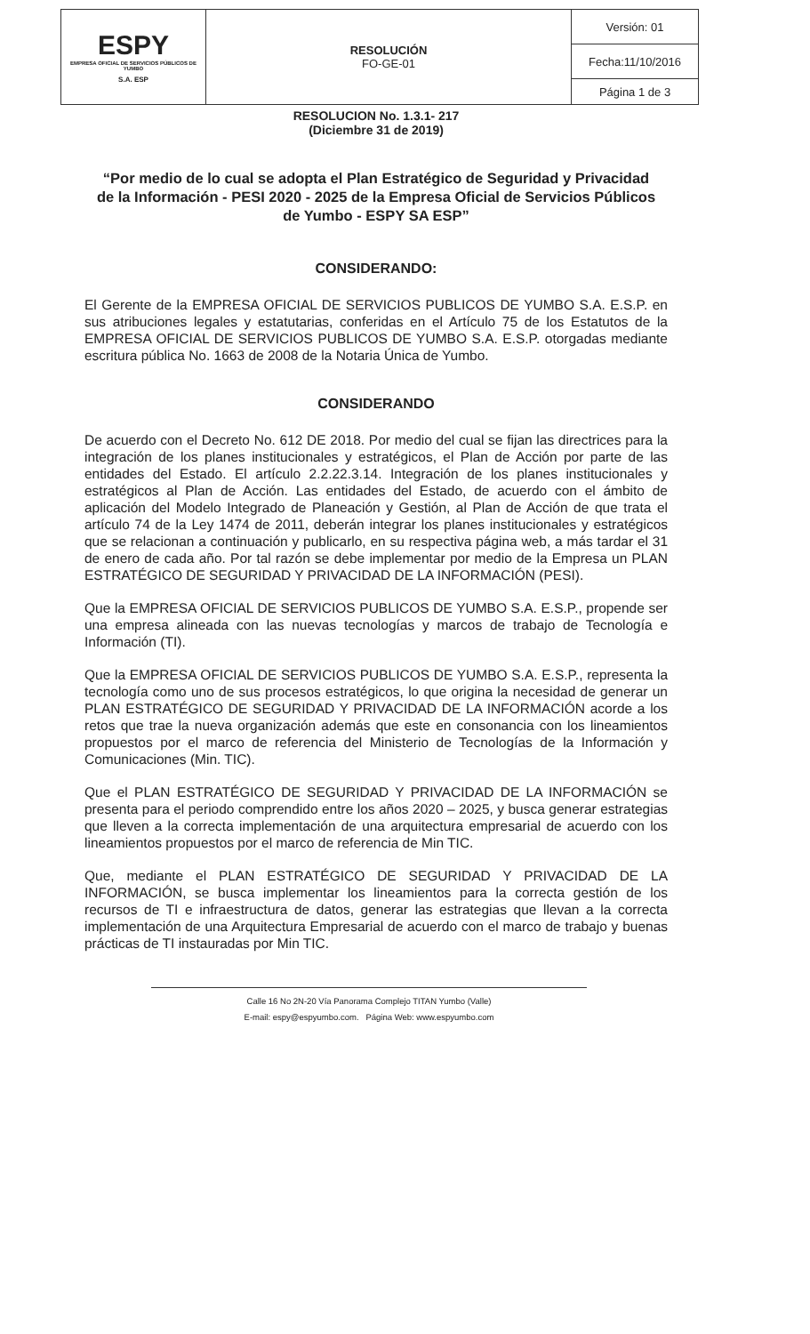| ESPY EMPRESA OFICIAL DE SERVICIOS PÚBLICOS DE YUMBO S.A. ESP | RESOLUCIÓN FO-GE-01 | Versión: 01 |
| | | Fecha:11/10/2016 |
| | | Página 1 de 3 |
RESOLUCION No. 1.3.1- 217
(Diciembre 31 de 2019)
“Por medio de lo cual se adopta el Plan Estratégico de Seguridad y Privacidad de la Información - PESI 2020 - 2025 de la Empresa Oficial de Servicios Públicos de Yumbo - ESPY SA ESP”
CONSIDERANDO:
El Gerente de la EMPRESA OFICIAL DE SERVICIOS PUBLICOS DE YUMBO S.A. E.S.P. en sus atribuciones legales y estatutarias, conferidas en el Artículo 75 de los Estatutos de la EMPRESA OFICIAL DE SERVICIOS PUBLICOS DE YUMBO S.A. E.S.P. otorgadas mediante escritura pública No. 1663 de 2008 de la Notaria Única de Yumbo.
CONSIDERANDO
De acuerdo con el Decreto No. 612 DE 2018. Por medio del cual se fijan las directrices para la integración de los planes institucionales y estratégicos, el Plan de Acción por parte de las entidades del Estado. El artículo 2.2.22.3.14. Integración de los planes institucionales y estratégicos al Plan de Acción. Las entidades del Estado, de acuerdo con el ámbito de aplicación del Modelo Integrado de Planeación y Gestión, al Plan de Acción de que trata el artículo 74 de la Ley 1474 de 2011, deberán integrar los planes institucionales y estratégicos que se relacionan a continuación y publicarlo, en su respectiva página web, a más tardar el 31 de enero de cada año. Por tal razón se debe implementar por medio de la Empresa un PLAN ESTRATÉGICO DE SEGURIDAD Y PRIVACIDAD DE LA INFORMACIÓN (PESI).
Que la EMPRESA OFICIAL DE SERVICIOS PUBLICOS DE YUMBO S.A. E.S.P., propende ser una empresa alineada con las nuevas tecnologías y marcos de trabajo de Tecnología e Información (TI).
Que la EMPRESA OFICIAL DE SERVICIOS PUBLICOS DE YUMBO S.A. E.S.P., representa la tecnología como uno de sus procesos estratégicos, lo que origina la necesidad de generar un PLAN ESTRATÉGICO DE SEGURIDAD Y PRIVACIDAD DE LA INFORMACIÓN acorde a los retos que trae la nueva organización además que este en consonancia con los lineamientos propuestos por el marco de referencia del Ministerio de Tecnologías de la Información y Comunicaciones (Min. TIC).
Que el PLAN ESTRATÉGICO DE SEGURIDAD Y PRIVACIDAD DE LA INFORMACIÓN se presenta para el periodo comprendido entre los años 2020 – 2025, y busca generar estrategias que lleven a la correcta implementación de una arquitectura empresarial de acuerdo con los lineamientos propuestos por el marco de referencia de Min TIC.
Que, mediante el PLAN ESTRATÉGICO DE SEGURIDAD Y PRIVACIDAD DE LA INFORMACIÓN, se busca implementar los lineamientos para la correcta gestión de los recursos de TI e infraestructura de datos, generar las estrategias que llevan a la correcta implementación de una Arquitectura Empresarial de acuerdo con el marco de trabajo y buenas prácticas de TI instauradas por Min TIC.
Calle 16 No 2N-20 Vía Panorama Complejo TITAN Yumbo (Valle)
E-mail: espy@espyumbo.com. Página Web: www.espyumbo.com